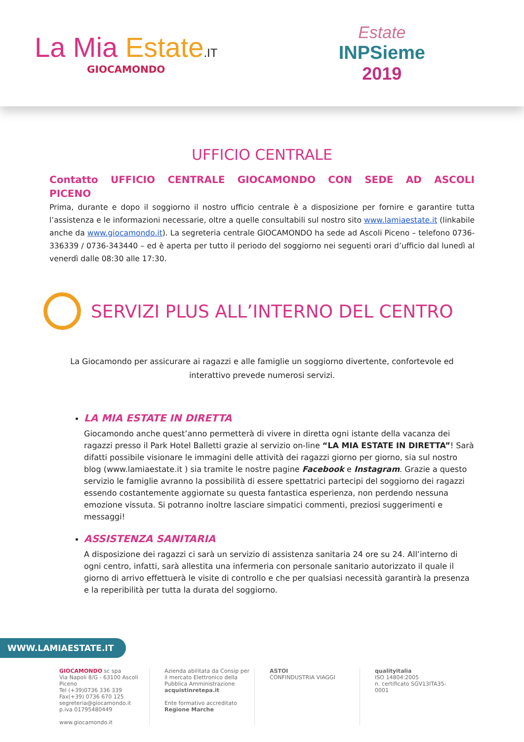La Mia Estate.IT
GIOCAMONDO
Estate
INPSieme
2019
UFFICIO CENTRALE
Contatto UFFICIO CENTRALE GIOCAMONDO CON SEDE AD ASCOLI PICENO
Prima, durante e dopo il soggiorno il nostro ufficio centrale è a disposizione per fornire e garantire tutta l’assistenza e le informazioni necessarie, oltre a quelle consultabili sul nostro sito www.lamiaestate.it (linkabile anche da www.giocamondo.it). La segreteria centrale GIOCAMONDO ha sede ad Ascoli Piceno – telefono 0736-336339 / 0736-343440 – ed è aperta per tutto il periodo del soggiorno nei seguenti orari d’ufficio dal lunedì al venerdì dalle 08:30 alle 17:30.
SERVIZI PLUS ALL’INTERNO DEL CENTRO
La Giocamondo per assicurare ai ragazzi e alle famiglie un soggiorno divertente, confortevole ed interattivo prevede numerosi servizi.
LA MIA ESTATE IN DIRETTA
Giocamondo anche quest’anno permetterà di vivere in diretta ogni istante della vacanza dei ragazzi presso il Park Hotel Balletti grazie al servizio on-line “LA MIA ESTATE IN DIRETTA”! Sarà difatti possibile visionare le immagini delle attività dei ragazzi giorno per giorno, sia sul nostro blog (www.lamiaestate.it ) sia tramite le nostre pagine Facebook e Instagram. Grazie a questo servizio le famiglie avranno la possibilità di essere spettatrici partecipi del soggiorno dei ragazzi essendo costantemente aggiornate su questa fantastica esperienza, non perdendo nessuna emozione vissuta. Si potranno inoltre lasciare simpatici commenti, preziosi suggerimenti e messaggi!
ASSISTENZA SANITARIA
A disposizione dei ragazzi ci sarà un servizio di assistenza sanitaria 24 ore su 24. All’interno di ogni centro, infatti, sarà allestita una infermeria con personale sanitario autorizzato il quale il giorno di arrivo effettuerà le visite di controllo e che per qualsiasi necessità garantirà la presenza e la reperibilità per tutta la durata del soggiorno.
WWW.LAMIAESTATE.IT
GIOCAMONDO sc spa
Via Napoli 8/G - 63100 Ascoli Piceno
Tel (+39)0736 336 339 Fax(+39) 0736 670 125
segreteria@giocamondo.it
p.iva 01795480449
www.giocamondo.it
Azienda abilitata da Consip per il mercato Elettronico della Pubblica Amministrazione
acquistinretepa.it
Ente formativo accreditato Regione Marche
ASTOI
CONFINDUSTRIA VIAGGI
qualityitalia
ISO 14804:2005
n. certificato SGV13ITA35-0001